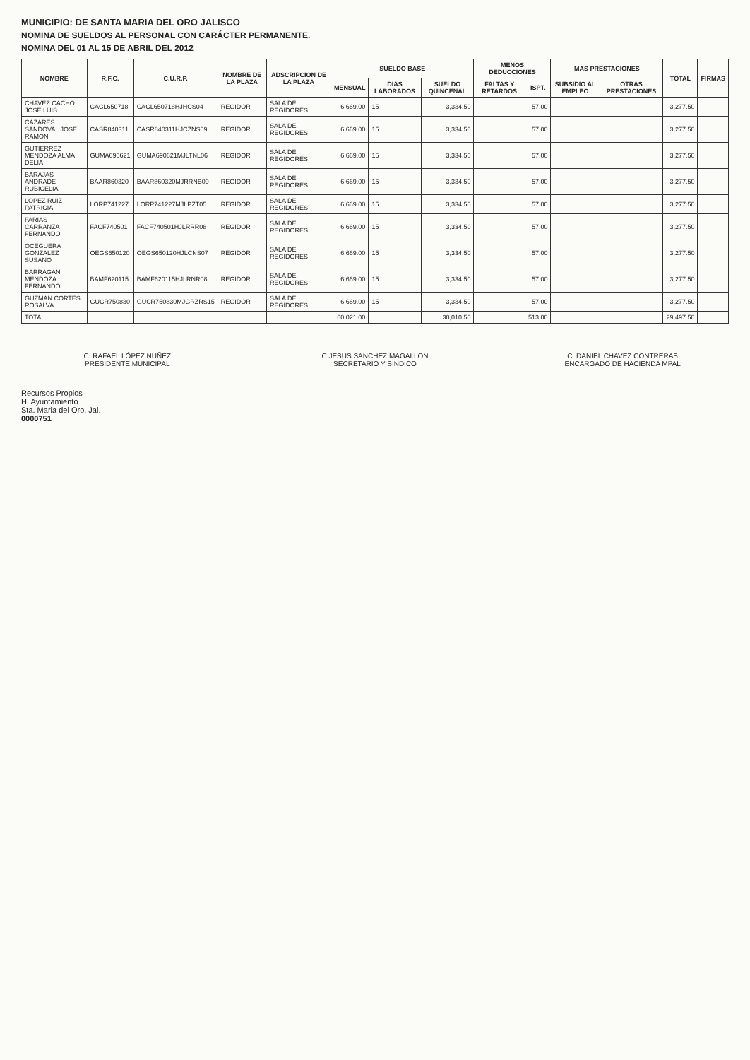MUNICIPIO: DE SANTA MARIA DEL ORO JALISCO
NOMINA DE SUELDOS AL PERSONAL CON CARÁCTER PERMANENTE.
NOMINA DEL 01 AL 15 DE ABRIL DEL 2012
| NOMBRE | R.F.C. | C.U.R.P. | NOMBRE DE LA PLAZA | ADSCRIPCION DE LA PLAZA | SUELDO BASE | | | MENOS DEDUCCIONES | | MAS PRESTACIONES | | TOTAL | FIRMAS |
| --- | --- | --- | --- | --- | --- | --- | --- | --- | --- | --- | --- | --- | --- |
| | | | | | MENSUAL | DIAS LABORADOS | SUELDO QUINCENAL | FALTAS Y RETARDOS | ISPT. | SUBSIDIO AL EMPLEO | OTRAS PRESTACIONES | | |
| CHAVEZ CACHO JOSE LUIS | CACL650718 | CACL650718HJHCS04 | REGIDOR | SALA DE REGIDORES | 6,669.00 | 15 | 3,334.50 | | 57.00 | | | 3,277.50 | |
| CAZARES SANDOVAL JOSE RAMON | CASR840311 | CASR840311HJCZNS09 | REGIDOR | SALA DE REGIDORES | 6,669.00 | 15 | 3,334.50 | | 57.00 | | | 3,277.50 | |
| GUTIERREZ MENDOZA ALMA DELIA | GUMA690621 | GUMA690621MJLTNL06 | REGIDOR | SALA DE REGIDORES | 6,669.00 | 15 | 3,334.50 | | 57.00 | | | 3,277.50 | |
| BARAJAS ANDRADE RUBICELIA | BAAR860320 | BAAR860320MJRRNB09 | REGIDOR | SALA DE REGIDORES | 6,669.00 | 15 | 3,334.50 | | 57.00 | | | 3,277.50 | |
| LOPEZ RUIZ PATRICIA | LORP741227 | LORP741227MJLPZT05 | REGIDOR | SALA DE REGIDORES | 6,669.00 | 15 | 3,334.50 | | 57.00 | | | 3,277.50 | |
| FARIAS CARRANZA FERNANDO | FACF740501 | FACF740501HJLRRR08 | REGIDOR | SALA DE REGIDORES | 6,669.00 | 15 | 3,334.50 | | 57.00 | | | 3,277.50 | |
| OCEGUERA GONZALEZ SUSANO | OEGS650120 | OEGS650120HJLCNS07 | REGIDOR | SALA DE REGIDORES | 6,669.00 | 15 | 3,334.50 | | 57.00 | | | 3,277.50 | |
| BARRAGAN MENDOZA FERNANDO | BAMF620115 | BAMF620115HJLRNR08 | REGIDOR | SALA DE REGIDORES | 6,669.00 | 15 | 3,334.50 | | 57.00 | | | 3,277.50 | |
| GUZMAN CORTES ROSALVA | GUCR750830 | GUCR750830MJGRZRS15 | REGIDOR | SALA DE REGIDORES | 6,669.00 | 15 | 3,334.50 | | 57.00 | | | 3,277.50 | |
| TOTAL | | | | | 60,021.00 | | 30,010.50 | | 513.00 | | | 29,497.50 | |
C. RAFAEL LÓPEZ NUÑEZ
PRESIDENTE MUNICIPAL
C.JESUS SANCHEZ MAGALLON
SECRETARIO Y SINDICO
C. DANIEL CHAVEZ CONTRERAS
ENCARGADO DE HACIENDA MPAL
Recursos Propios
H. Ayuntamiento
Sta. Maria del Oro, Jal.
0000751